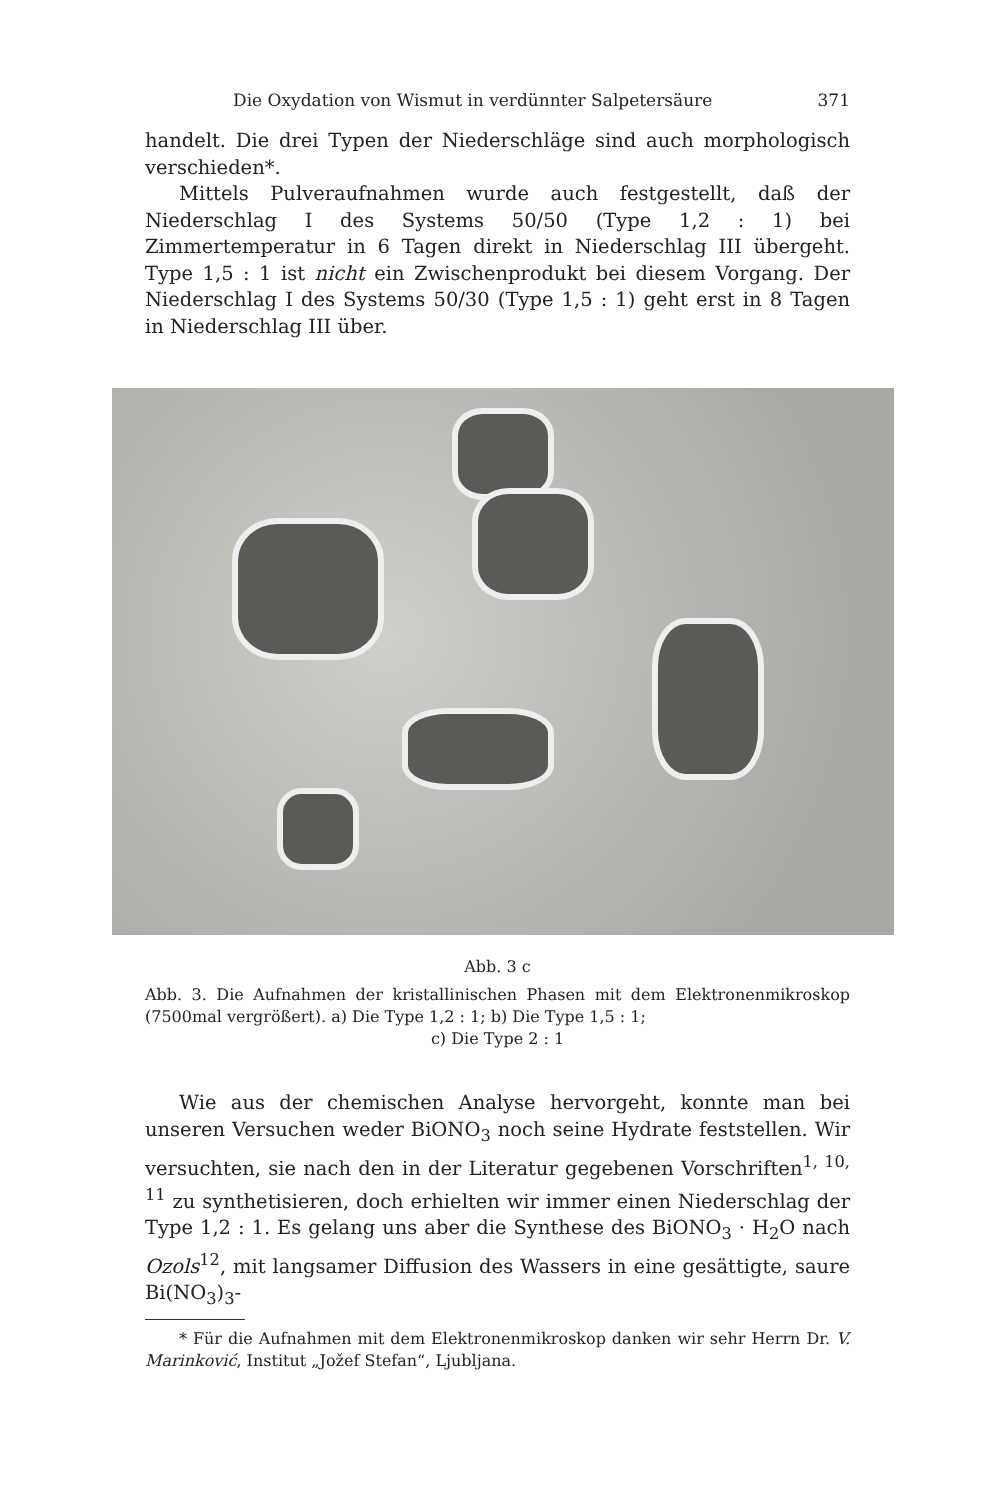Die Oxydation von Wismut in verdünnter Salpetersäure 371
handelt. Die drei Typen der Niederschläge sind auch morphologisch verschieden*.
Mittels Pulveraufnahmen wurde auch festgestellt, daß der Niederschlag I des Systems 50/50 (Type 1,2 : 1) bei Zimmertemperatur in 6 Tagen direkt in Niederschlag III übergeht. Type 1,5 : 1 ist nicht ein Zwischenprodukt bei diesem Vorgang. Der Niederschlag I des Systems 50/30 (Type 1,5 : 1) geht erst in 8 Tagen in Niederschlag III über.
Abb. 3 c
Abb. 3. Die Aufnahmen der kristallinischen Phasen mit dem Elektronenmikroskop (7500mal vergrößert). a) Die Type 1,2 : 1; b) Die Type 1,5 : 1;
c) Die Type 2 : 1
Wie aus der chemischen Analyse hervorgeht, konnte man bei unseren Versuchen weder BiONO<sub>3</sub> noch seine Hydrate feststellen. Wir versuchten, sie nach den in der Literatur gegebenen Vorschriften<sup>1, 10, 11</sup> zu synthetisieren, doch erhielten wir immer einen Niederschlag der Type 1,2 : 1. Es gelang uns aber die Synthese des BiONO<sub>3</sub> · H<sub>2</sub>O nach Ozols<sup>12</sup>, mit langsamer Diffusion des Wassers in eine gesättigte, saure Bi(NO<sub>3</sub>)<sub>3</sub>-
* Für die Aufnahmen mit dem Elektronenmikroskop danken wir sehr Herrn Dr. V. Marinković, Institut „Jožef Stefan“, Ljubljana.